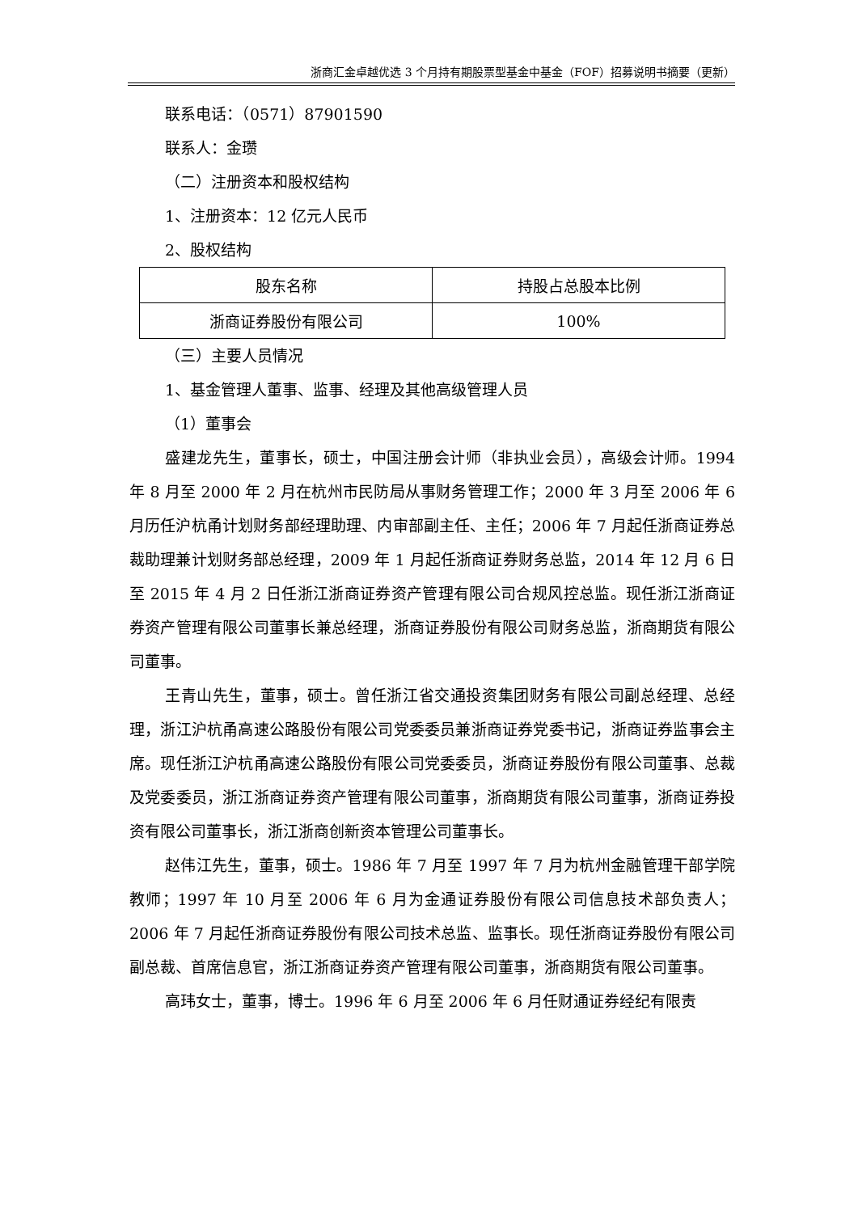浙商汇金卓越优选 3 个月持有期股票型基金中基金（FOF）招募说明书摘要（更新）
联系电话：（0571）87901590
联系人：金瓒
（二）注册资本和股权结构
1、注册资本：12 亿元人民币
2、股权结构
| 股东名称 | 持股占总股本比例 |
| 浙商证券股份有限公司 | 100% |
（三）主要人员情况
1、基金管理人董事、监事、经理及其他高级管理人员
（1）董事会
盛建龙先生，董事长，硕士，中国注册会计师（非执业会员），高级会计师。1994 年 8 月至 2000 年 2 月在杭州市民防局从事财务管理工作；2000 年 3 月至 2006 年 6 月历任沪杭甬计划财务部经理助理、内审部副主任、主任；2006 年 7 月起任浙商证券总裁助理兼计划财务部总经理，2009 年 1 月起任浙商证券财务总监，2014 年 12 月 6 日至 2015 年 4 月 2 日任浙江浙商证券资产管理有限公司合规风控总监。现任浙江浙商证券资产管理有限公司董事长兼总经理，浙商证券股份有限公司财务总监，浙商期货有限公司董事。
王青山先生，董事，硕士。曾任浙江省交通投资集团财务有限公司副总经理、总经理，浙江沪杭甬高速公路股份有限公司党委委员兼浙商证券党委书记，浙商证券监事会主席。现任浙江沪杭甬高速公路股份有限公司党委委员，浙商证券股份有限公司董事、总裁及党委委员，浙江浙商证券资产管理有限公司董事，浙商期货有限公司董事，浙商证券投资有限公司董事长，浙江浙商创新资本管理公司董事长。
赵伟江先生，董事，硕士。1986 年 7 月至 1997 年 7 月为杭州金融管理干部学院教师；1997 年 10 月至 2006 年 6 月为金通证券股份有限公司信息技术部负责人；2006 年 7 月起任浙商证券股份有限公司技术总监、监事长。现任浙商证券股份有限公司副总裁、首席信息官，浙江浙商证券资产管理有限公司董事，浙商期货有限公司董事。
高玮女士，董事，博士。1996 年 6 月至 2006 年 6 月任财通证券经纪有限责